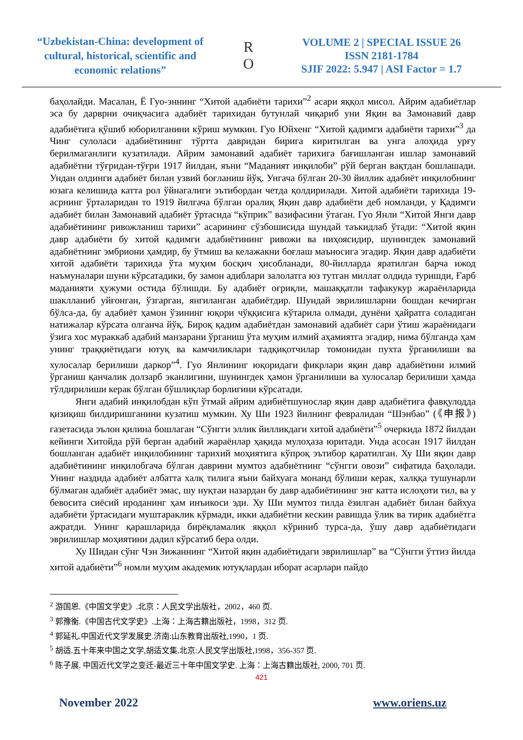“Uzbekistan-China: development of cultural, historical, scientific and economic relations”
R
O
VOLUME 2 | SPECIAL ISSUE 26
ISSN 2181-1784
SJIF 2022: 5.947 | ASI Factor = 1.7
баҳолайди. Масалан, Ё Гуо-эннинг “Хитой адабиёти тарихи”<sup>2</sup> асари яққол мисол. Айрим адабиётлар эса бу дарврни очиқчасига адабиёт тарихидан бутунлай чиқариб уни Яқин ва Замонавий давр адабиётига қўшиб юборилганини кўриш мумкин. Гуо Юйхенг “Хитой қадимги адабиёти тарихи”<sup>3</sup> да Чинг сулоласи адабиётининг тўртта давридан бирига киритилган ва унга алоҳида урғу берилмаганлиги кузатилади. Айрим замонавий адабиёт тарихига бағишланган ишлар замонавий адабиётни тўғридан-тўғри 1917 йилдан, яъни “Маданият инқилоби” рўй берган вақтдан бошлашади. Ундан олдинги адабиёт билан узвий боғланиш йўқ. Унгача бўлган 20-30 йиллик адабиёт инқилобнинг юзага келишида катта рол ўйнагалиги эътибордан четда қолдирилади. Хитой адабиёти тарихида 19-асрнинг ўрталаридан то 1919 йилгача бўлган оралиқ Яқин давр адабиёти деб номланди, у Қадимги адабиёт билан Замонавий адабиёт ўртасида “кўприк” вазифасини ўтаган. Гуо Янли “Хитой Янги давр адабиётининг ривожланиш тарихи” асарининг сўзбошисида шундай таъкидлаб ўтади: “Хитой яқин давр адабиёти бу хитой қадимги адабиётининг ривожи ва ниҳоясидир, шунингдек замонавий адабиётнинг эмбриони ҳамдир, бу ўтмиш ва келажакни боғлаш маъносига эгадир. Яқин давр адабиёти хитой адабиёти тарихида ўта муҳим босқич ҳисобланади, 80-йилларда яратилган барча ижод наъмуналари шуни кўрсатадики, бу замон адиблари залолатга юз тутган миллат олдида туришди, Ғарб маданияти ҳужуми остида бўлишди. Бу адабиёт оғриқли, машаққатли тафакукур жараёнларида шаклланиб уйғонган, ўзгарган, янгиланган адабиётдир. Шундай эврилишларни бошдан кечирган бўлса-да, бу адабиёт ҳамон ўзининг юқори чўққисига кўтарила олмади, дунёни ҳайратга соладиган натижалар кўрсата олганча йўқ. Бироқ қадим адабиётдан замонавий адабиёт сари ўтиш жараёнидаги ўзига хос мураккаб адабий манзарани ўрганиш ўта муҳим илмий аҳамиятга эгадир, нима бўлганда ҳам унинг траққиётидаги ютуқ ва камчиликлари тадқиқотчилар томонидан пухта ўрганилиши ва хулосалар берилиши даркор”<sup>4</sup>. Гуо Янлининг юқоридаги фикрлари яқин давр адабиётини илмий ўрганиш қанчалик долзарб эканлигини, шунингдек ҳамон ўрганилиши ва хулосалар берилиши ҳамда тўлдирилиши керак бўлган бўшлиқлар борлигини кўрсатади.
Янги адабий инқилобдан кўп ўтмай айрим адибиётшунослар яқин давр адабиётига фавқулодда қизиқиш билдиришганини кузатиш мумкин. Ху Ши 1923 йилнинг февралидан “Шэнбао” (《申报》) газетасида эълон қилина бошлаган “Сўнгги эллик йилликдаги хитой адабиёти”<sup>5</sup> очеркида 1872 йилдан кейинги Хитойда рўй берган адабий жараёнлар ҳақида мулоҳаза юритади. Унда асосан 1917 йилдан бошланган адабиёт инқилобининг тарихий моҳиятига кўпроқ эътибор қаратилган. Ху Ши яқин давр адабиётининг инқилобгача бўлган даврини мумтоз адабиётнинг “сўнгги овози” сифатида баҳолади. Унинг наздида адабиёт албатта халқ тилига яъни байхуага монанд бўлиши керак, халққа тушунарли бўлмаган адабиёт адабиёт эмас, шу нуқтаи назардан бу давр адабиётининг энг катта ислоҳоти тил, ва у бевосита сиёсий ироданинг ҳам инъикоси эди. Ху Ши мумтоз тилда ёзилган адабиёт билан байхуа адабиёти ўртасидаги муштараклик кўрмади, икки адабиётни кескин равишда ўлик ва тирик адабиётга ажратди. Унинг қарашларида бирёқламалик яққол кўриниб турса-да, ўшу давр адабиётидаги эврилишлар моҳиятини дадил кўрсатиб бера олди.
Ху Шидан сўнг Чэн Зижаннинг “Хитой яқин адабиётидаги эврилишлар” ва “Сўнгги ўттиз йилда хитой адабиёти”<sup>6</sup> номли муҳим академик ютуқлардан иборат асарлари пайдо
<sup>2</sup> 游国恩.《中国文学史》.北京：人民文学出版社，2002，460 页.
<sup>3</sup> 郭豫衡.《中国古代文学史》.上海：上海古籍出版社，1998，312 页.
<sup>4</sup> 郭延礼.中国近代文学发展史.济南:山东教育出版社,1990，1 页.
<sup>5</sup> 胡适.五十年来中国之文学,胡适文集.北京:人民文学出版社,1998，356-357 页.
<sup>6</sup> 陈子展. 中国近代文学之变迁-最近三十年中国文学史. 上海：上海古籍出版社, 2000, 701 页.
421
November 2022 www.oriens.uz